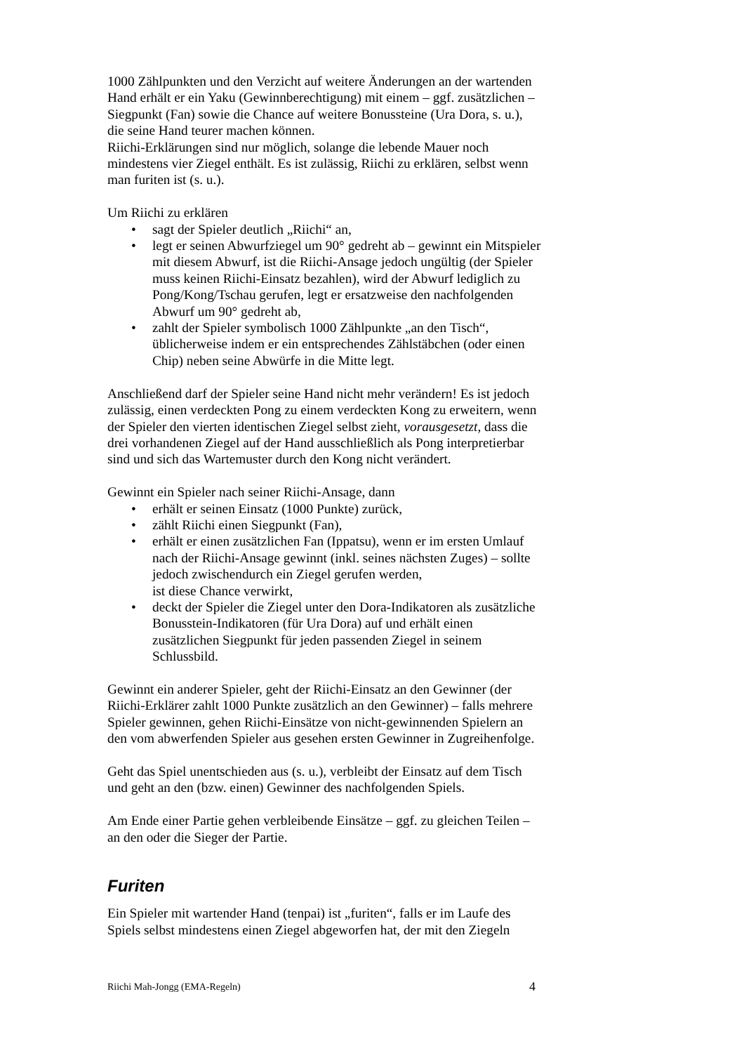1000 Zählpunkten und den Verzicht auf weitere Änderungen an der wartenden Hand erhält er ein Yaku (Gewinnberechtigung) mit einem – ggf. zusätzlichen – Siegpunkt (Fan) sowie die Chance auf weitere Bonussteine (Ura Dora, s. u.), die seine Hand teurer machen können.
Riichi-Erklärungen sind nur möglich, solange die lebende Mauer noch mindestens vier Ziegel enthält. Es ist zulässig, Riichi zu erklären, selbst wenn man furiten ist (s. u.).
Um Riichi zu erklären
• sagt der Spieler deutlich „Riichi“ an,
• legt er seinen Abwurfziegel um 90° gedreht ab – gewinnt ein Mitspieler mit diesem Abwurf, ist die Riichi-Ansage jedoch ungültig (der Spieler muss keinen Riichi-Einsatz bezahlen), wird der Abwurf lediglich zu Pong/Kong/Tschau gerufen, legt er ersatzweise den nachfolgenden Abwurf um 90° gedreht ab,
• zahlt der Spieler symbolisch 1000 Zählpunkte „an den Tisch“, üblicherweise indem er ein entsprechendes Zählstäbchen (oder einen Chip) neben seine Abwürfe in die Mitte legt.
Anschließend darf der Spieler seine Hand nicht mehr verändern! Es ist jedoch zulässig, einen verdeckten Pong zu einem verdeckten Kong zu erweitern, wenn der Spieler den vierten identischen Ziegel selbst zieht, vorausgesetzt, dass die drei vorhandenen Ziegel auf der Hand ausschließlich als Pong interpretierbar sind und sich das Wartemuster durch den Kong nicht verändert.
Gewinnt ein Spieler nach seiner Riichi-Ansage, dann
• erhält er seinen Einsatz (1000 Punkte) zurück,
• zählt Riichi einen Siegpunkt (Fan),
• erhält er einen zusätzlichen Fan (Ippatsu), wenn er im ersten Umlauf nach der Riichi-Ansage gewinnt (inkl. seines nächsten Zuges) – sollte jedoch zwischendurch ein Ziegel gerufen werden,
ist diese Chance verwirkt,
• deckt der Spieler die Ziegel unter den Dora-Indikatoren als zusätzliche Bonusstein-Indikatoren (für Ura Dora) auf und erhält einen zusätzlichen Siegpunkt für jeden passenden Ziegel in seinem Schlussbild.
Gewinnt ein anderer Spieler, geht der Riichi-Einsatz an den Gewinner (der Riichi-Erklärer zahlt 1000 Punkte zusätzlich an den Gewinner) – falls mehrere Spieler gewinnen, gehen Riichi-Einsätze von nicht-gewinnenden Spielern an den vom abwerfenden Spieler aus gesehen ersten Gewinner in Zugreihenfolge.
Geht das Spiel unentschieden aus (s. u.), verbleibt der Einsatz auf dem Tisch und geht an den (bzw. einen) Gewinner des nachfolgenden Spiels.
Am Ende einer Partie gehen verbleibende Einsätze – ggf. zu gleichen Teilen – an den oder die Sieger der Partie.
Furiten
Ein Spieler mit wartender Hand (tenpai) ist „furiten“, falls er im Laufe des Spiels selbst mindestens einen Ziegel abgeworfen hat, der mit den Ziegeln
Riichi Mah-Jongg (EMA-Regeln) 4